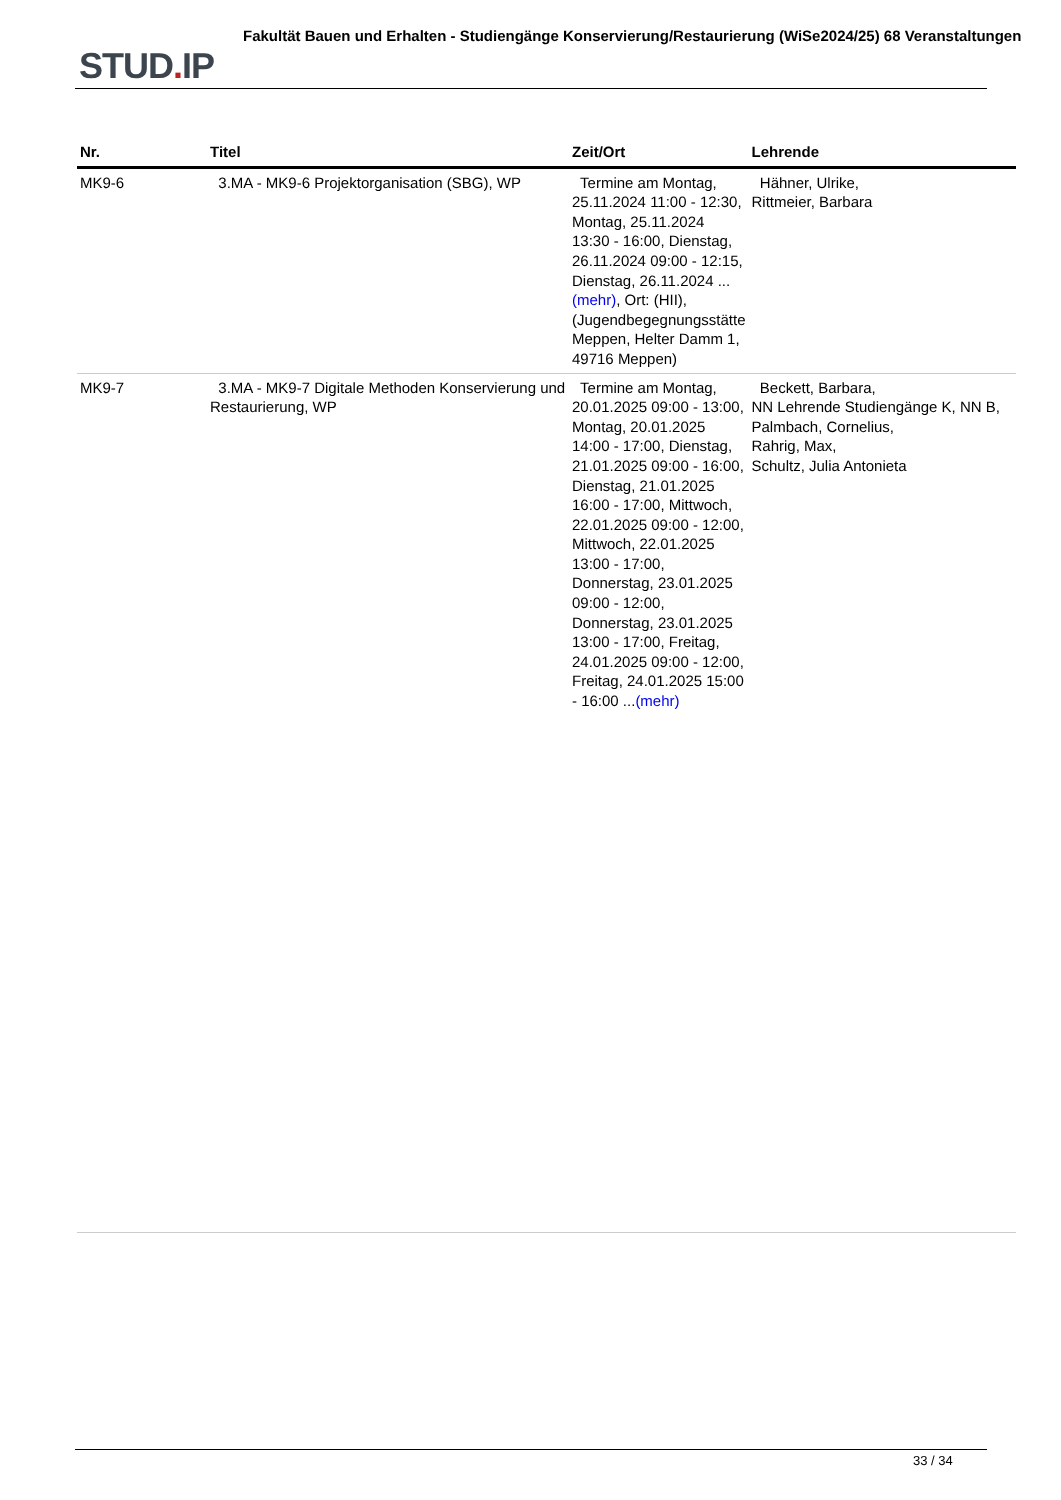STUD. IP
Fakultät Bauen und Erhalten - Studiengänge Konservierung/Restaurierung (WiSe2024/25) 68 Veranstaltungen
| Nr. | Titel | Zeit/Ort | Lehrende |
| --- | --- | --- | --- |
| MK9-6 | 3.MA - MK9-6 Projektorganisation (SBG), WP | Termine am Montag, 25.11.2024 11:00 - 12:30, Montag, 25.11.2024 13:30 - 16:00, Dienstag, 26.11.2024 09:00 - 12:15, Dienstag, 26.11.2024 ... (mehr) , Ort: (HII), (Jugendbegegnungsstätte Meppen, Helter Damm 1, 49716 Meppen) | Hähner, Ulrike, Rittmeier, Barbara |
| MK9-7 | 3.MA - MK9-7 Digitale Methoden Konservierung und Restaurierung, WP | Termine am Montag, 20.01.2025 09:00 - 13:00, Montag, 20.01.2025 14:00 - 17:00, Dienstag, 21.01.2025 09:00 - 16:00, Dienstag, 21.01.2025 16:00 - 17:00, Mittwoch, 22.01.2025 09:00 - 12:00, Mittwoch, 22.01.2025 13:00 - 17:00, Donnerstag, 23.01.2025 09:00 - 12:00, Donnerstag, 23.01.2025 13:00 - 17:00, Freitag, 24.01.2025 09:00 - 12:00, Freitag, 24.01.2025 15:00 - 16:00 ... (mehr) | Beckett, Barbara, NN Lehrende Studiengänge K, NN B, Palmbach, Cornelius, Rahrig, Max, Schultz, Julia Antonieta |
33 / 34